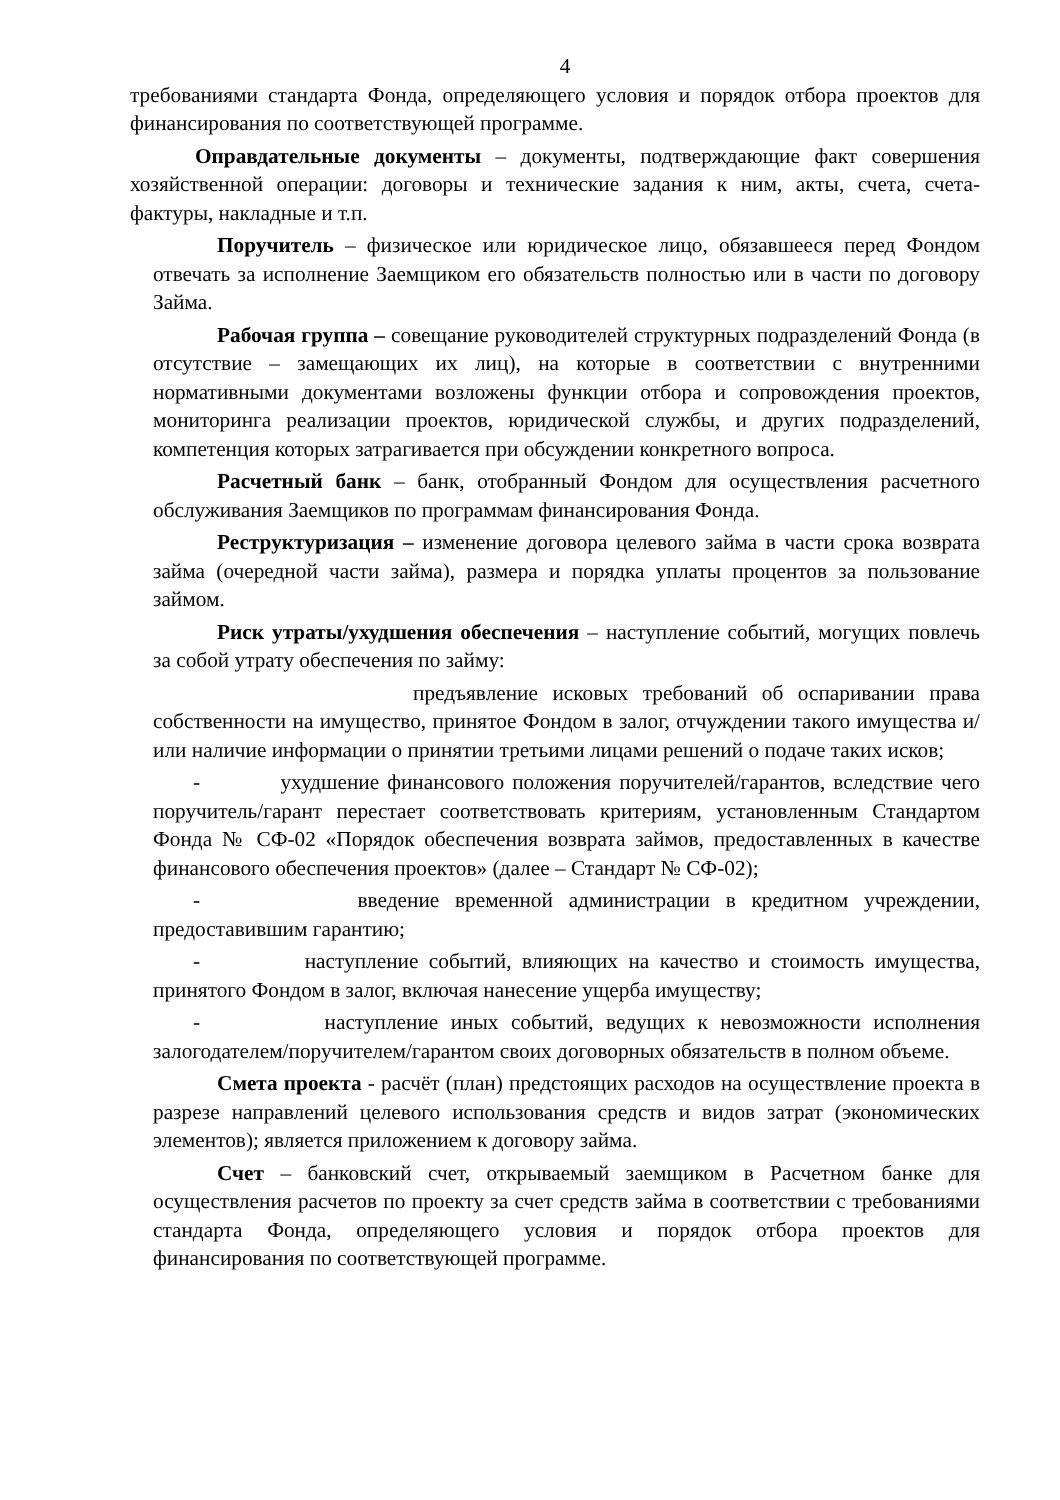4
требованиями стандарта Фонда, определяющего условия и порядок отбора проектов для финансирования по соответствующей программе.
Оправдательные документы – документы, подтверждающие факт совершения хозяйственной операции: договоры и технические задания к ним, акты, счета, счета-фактуры, накладные и т.п.
Поручитель – физическое или юридическое лицо, обязавшееся перед Фондом отвечать за исполнение Заемщиком его обязательств полностью или в части по договору Займа.
Рабочая группа – совещание руководителей структурных подразделений Фонда (в отсутствие – замещающих их лиц), на которые в соответствии с внутренними нормативными документами возложены функции отбора и сопровождения проектов, мониторинга реализации проектов, юридической службы, и других подразделений, компетенция которых затрагивается при обсуждении конкретного вопроса.
Расчетный банк – банк, отобранный Фондом для осуществления расчетного обслуживания Заемщиков по программам финансирования Фонда.
Реструктуризация – изменение договора целевого займа в части срока возврата займа (очередной части займа), размера и порядка уплаты процентов за пользование займом.
Риск утраты/ухудшения обеспечения – наступление событий, могущих повлечь за собой утрату обеспечения по займу:
предъявление исковых требований об оспаривании права собственности на имущество, принятое Фондом в залог, отчуждении такого имущества и/или наличие информации о принятии третьими лицами решений о подаче таких исков;
- ухудшение финансового положения поручителей/гарантов, вследствие чего поручитель/гарант перестает соответствовать критериям, установленным Стандартом Фонда № СФ-02 «Порядок обеспечения возврата займов, предоставленных в качестве финансового обеспечения проектов» (далее – Стандарт № СФ-02);
- введение временной администрации в кредитном учреждении, предоставившим гарантию;
- наступление событий, влияющих на качество и стоимость имущества, принятого Фондом в залог, включая нанесение ущерба имуществу;
- наступление иных событий, ведущих к невозможности исполнения залогодателем/поручителем/гарантом своих договорных обязательств в полном объеме.
Смета проекта - расчёт (план) предстоящих расходов на осуществление проекта в разрезе направлений целевого использования средств и видов затрат (экономических элементов); является приложением к договору займа.
Счет – банковский счет, открываемый заемщиком в Расчетном банке для осуществления расчетов по проекту за счет средств займа в соответствии с требованиями стандарта Фонда, определяющего условия и порядок отбора проектов для финансирования по соответствующей программе.